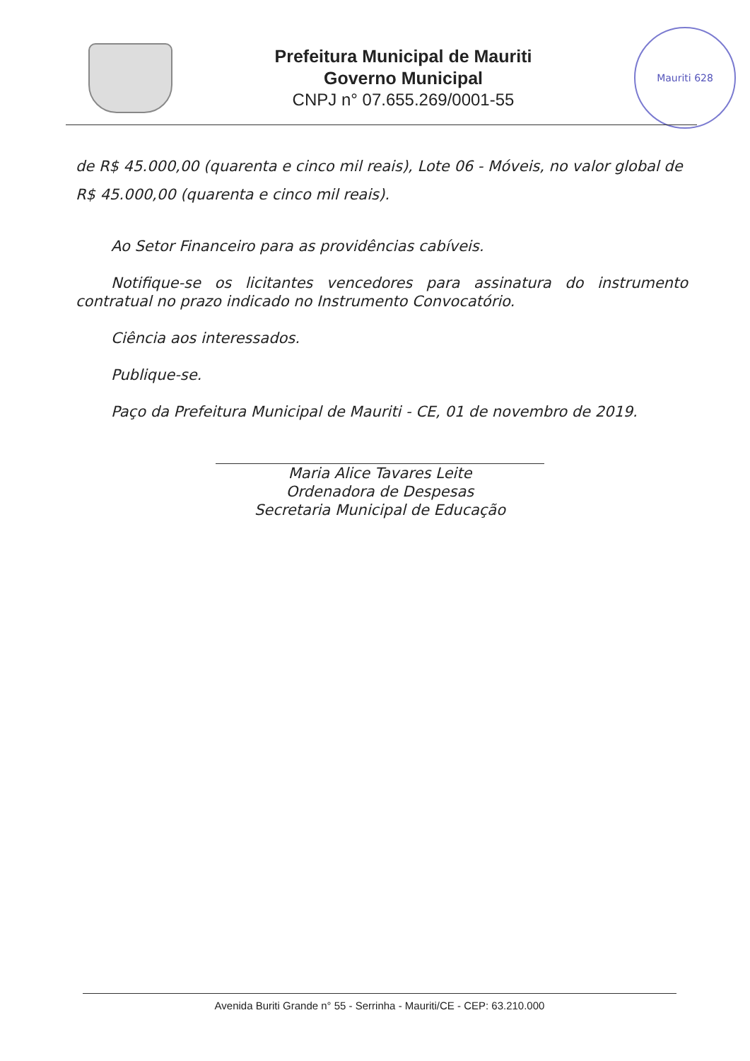Prefeitura Municipal de Mauriti
Governo Municipal
CNPJ n° 07.655.269/0001-55
Mauriti 628
de R$ 45.000,00 (quarenta e cinco mil reais), Lote 06 - Móveis, no valor global de R$ 45.000,00 (quarenta e cinco mil reais).
Ao Setor Financeiro para as providências cabíveis.
Notifique-se os licitantes vencedores para assinatura do instrumento contratual no prazo indicado no Instrumento Convocatório.
Ciência aos interessados.
Publique-se.
Paço da Prefeitura Municipal de Mauriti - CE, 01 de novembro de 2019.
Maria Alice Tavares Leite
Ordenadora de Despesas
Secretaria Municipal de Educação
Avenida Buriti Grande n° 55 - Serrinha - Mauriti/CE - CEP: 63.210.000